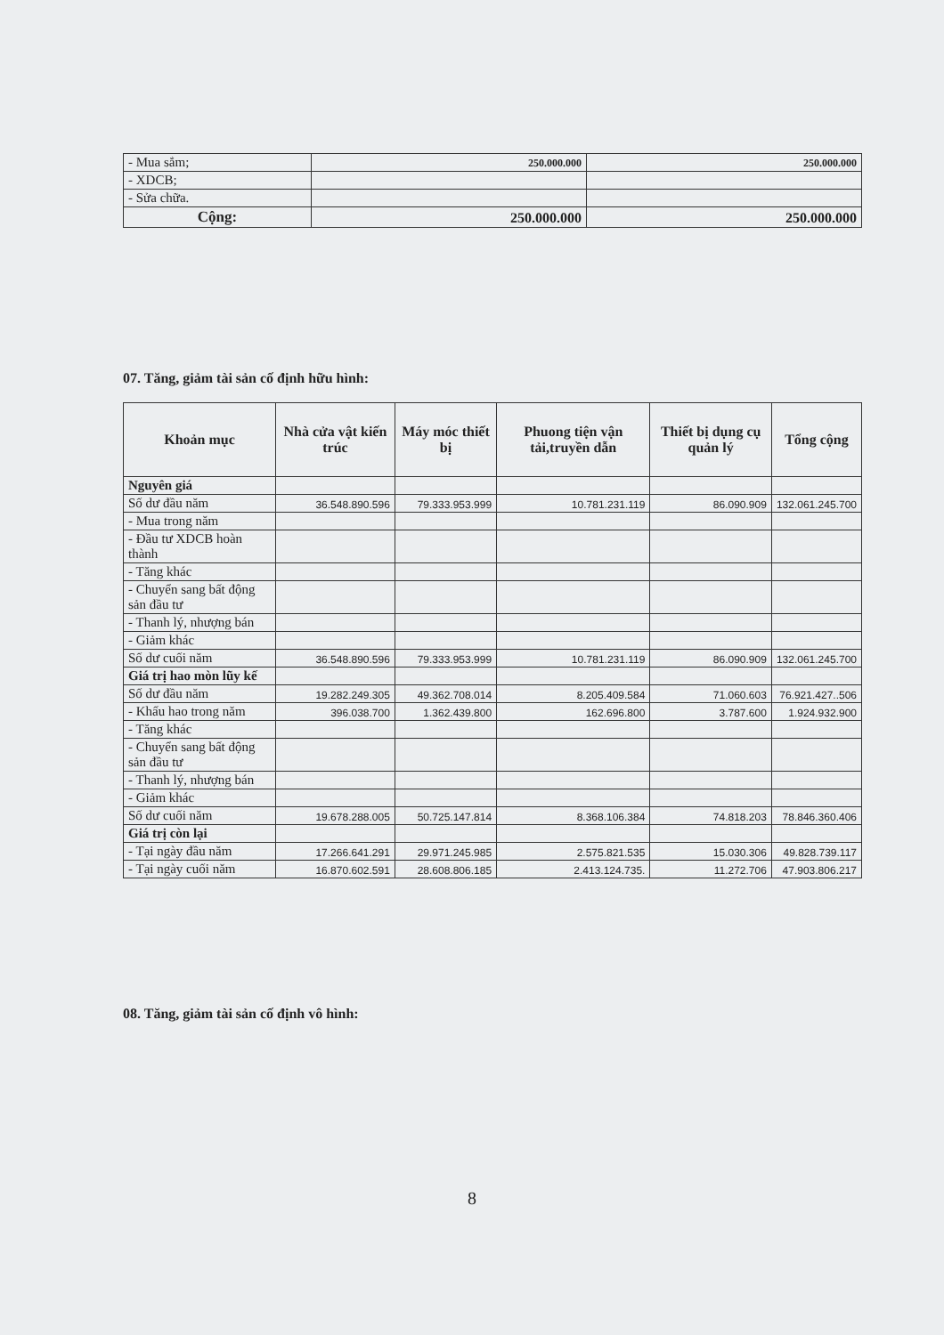| - Mua sắm; | 250.000.000 | 250.000.000 |
| - XDCB; | | |
| - Sửa chữa. | | |
| Cộng: | 250.000.000 | 250.000.000 |
07. Tăng, giảm tài sản cố định hữu hình:
| Khoản mục | Nhà cửa vật kiến trúc | Máy móc thiết bị | Phuong tiện vận tải,truyền dẫn | Thiết bị dụng cụ quản lý | Tổng cộng |
| --- | --- | --- | --- | --- | --- |
| Nguyên giá | | | | | |
| Số dư đầu năm | 36.548.890.596 | 79.333.953.999 | 10.781.231.119 | 86.090.909 | 132.061.245.700 |
| - Mua trong năm | | | | | |
| - Đầu tư XDCB hoàn thành | | | | | |
| - Tăng khác | | | | | |
| - Chuyển sang bất động sản đầu tư | | | | | |
| - Thanh lý, nhượng bán | | | | | |
| - Giảm khác | | | | | |
| Số dư cuối năm | 36.548.890.596 | 79.333.953.999 | 10.781.231.119 | 86.090.909 | 132.061.245.700 |
| Giá trị hao mòn lũy kế | | | | | |
| Số dư đầu năm | 19.282.249.305 | 49.362.708.014 | 8.205.409.584 | 71.060.603 | 76.921.427..506 |
| - Khấu hao trong năm | 396.038.700 | 1.362.439.800 | 162.696.800 | 3.787.600 | 1.924.932.900 |
| - Tăng khác | | | | | |
| - Chuyển sang bất động sản đầu tư | | | | | |
| - Thanh lý, nhượng bán | | | | | |
| - Giảm khác | | | | | |
| Số dư cuối năm | 19.678.288.005 | 50.725.147.814 | 8.368.106.384 | 74.818.203 | 78.846.360.406 |
| Giá trị còn lại | | | | | |
| - Tại ngày đầu năm | 17.266.641.291 | 29.971.245.985 | 2.575.821.535 | 15.030.306 | 49.828.739.117 |
| - Tại ngày cuối năm | 16.870.602.591 | 28.608.806.185 | 2.413.124.735. | 11.272.706 | 47.903.806.217 |
08. Tăng, giảm tài sản cố định vô hình:
8